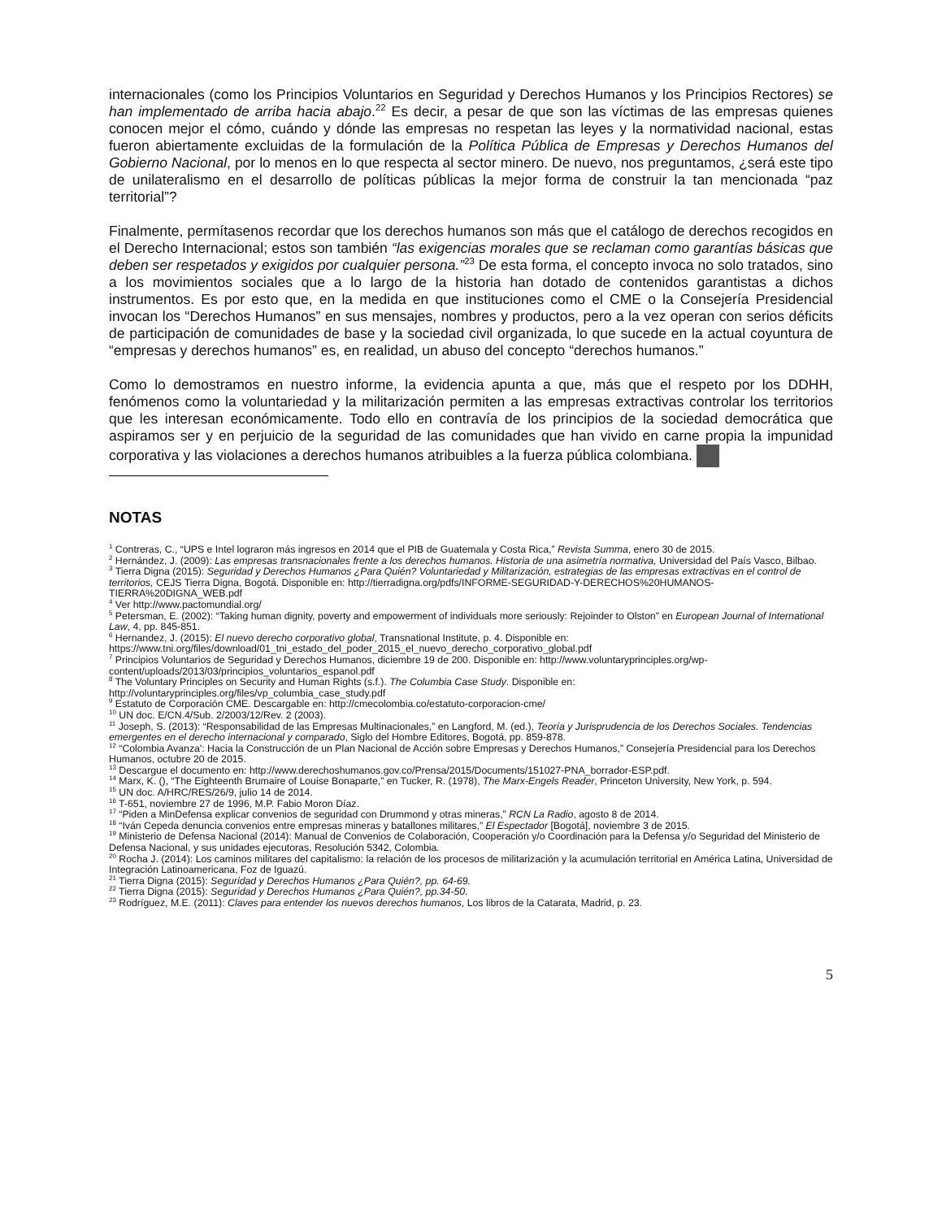internacionales (como los Principios Voluntarios en Seguridad y Derechos Humanos y los Principios Rectores) se han implementado de arriba hacia abajo.<sup>22</sup> Es decir, a pesar de que son las víctimas de las empresas quienes conocen mejor el cómo, cuándo y dónde las empresas no respetan las leyes y la normatividad nacional, estas fueron abiertamente excluidas de la formulación de la Política Pública de Empresas y Derechos Humanos del Gobierno Nacional, por lo menos en lo que respecta al sector minero. De nuevo, nos preguntamos, ¿será este tipo de unilateralismo en el desarrollo de políticas públicas la mejor forma de construir la tan mencionada “paz territorial”?
Finalmente, permítasenos recordar que los derechos humanos son más que el catálogo de derechos recogidos en el Derecho Internacional; estos son también “las exigencias morales que se reclaman como garantías básicas que deben ser respetados y exigidos por cualquier persona.”<sup>23</sup> De esta forma, el concepto invoca no solo tratados, sino a los movimientos sociales que a lo largo de la historia han dotado de contenidos garantistas a dichos instrumentos. Es por esto que, en la medida en que instituciones como el CME o la Consejería Presidencial invocan los “Derechos Humanos” en sus mensajes, nombres y productos, pero a la vez operan con serios déficits de participación de comunidades de base y la sociedad civil organizada, lo que sucede en la actual coyuntura de “empresas y derechos humanos” es, en realidad, un abuso del concepto “derechos humanos.”
Como lo demostramos en nuestro informe, la evidencia apunta a que, más que el respeto por los DDHH, fenómenos como la voluntariedad y la militarización permiten a las empresas extractivas controlar los territorios que les interesan económicamente. Todo ello en contravía de los principios de la sociedad democrática que aspiramos ser y en perjuicio de la seguridad de las comunidades que han vivido en carne propia la impunidad corporativa y las violaciones a derechos humanos atribuibles a la fuerza pública colombiana.
NOTAS
<sup>1</sup> Contreras, C., “UPS e Intel lograron más ingresos en 2014 que el PIB de Guatemala y Costa Rica,” Revista Summa, enero 30 de 2015.
<sup>2</sup> Hernández, J. (2009): Las empresas transnacionales frente a los derechos humanos. Historia de una asimetría normativa, Universidad del País Vasco, Bilbao.
<sup>3</sup> Tierra Digna (2015): Seguridad y Derechos Humanos ¿Para Quién? Voluntariedad y Militarización, estrategias de las empresas extractivas en el control de territorios, CEJS Tierra Digna, Bogotá. Disponible en: http://tierradigna.org/pdfs/INFORME-SEGURIDAD-Y-DERECHOS%20HUMANOS-TIERRA%20DIGNA_WEB.pdf
<sup>4</sup> Ver http://www.pactomundial.org/
<sup>5</sup> Petersman, E. (2002): “Taking human dignity, poverty and empowerment of individuals more seriously: Rejoinder to Olston” en European Journal of International Law, 4, pp. 845-851.
<sup>6</sup> Hernandez, J. (2015): El nuevo derecho corporativo global, Transnational Institute, p. 4. Disponible en: https://www.tni.org/files/download/01_tni_estado_del_poder_2015_el_nuevo_derecho_corporativo_global.pdf
<sup>7</sup> Principios Voluntarios de Seguridad y Derechos Humanos, diciembre 19 de 200. Disponible en: http://www.voluntaryprinciples.org/wp-content/uploads/2013/03/principios_voluntarios_espanol.pdf
<sup>8</sup> The Voluntary Principles on Security and Human Rights (s.f.). The Columbia Case Study. Disponible en: http://voluntaryprinciples.org/files/vp_columbia_case_study.pdf
<sup>9</sup> Estatuto de Corporación CME. Descargable en: http://cmecolombia.co/estatuto-corporacion-cme/
<sup>10</sup> UN doc. E/CN.4/Sub. 2/2003/12/Rev. 2 (2003).
<sup>11</sup> Joseph, S. (2013): “Responsabilidad de las Empresas Multinacionales,” en Langford, M. (ed.), Teoría y Jurisprudencia de los Derechos Sociales. Tendencias emergentes en el derecho internacional y comparado, Siglo del Hombre Editores, Bogotá, pp. 859-878.
<sup>12</sup> “Colombia Avanza': Hacia la Construcción de un Plan Nacional de Acción sobre Empresas y Derechos Humanos,” Consejería Presidencial para los Derechos Humanos, octubre 20 de 2015.
<sup>13</sup> Descargue el documento en: http://www.derechoshumanos.gov.co/Prensa/2015/Documents/151027-PNA_borrador-ESP.pdf.
<sup>14</sup> Marx, K. (), “The Eighteenth Brumaire of Louise Bonaparte,” en Tucker, R. (1978), The Marx-Engels Reader, Princeton University, New York, p. 594.
<sup>15</sup> UN doc. A/HRC/RES/26/9, julio 14 de 2014.
<sup>16</sup> T-651, noviembre 27 de 1996, M.P. Fabio Moron Díaz.
<sup>17</sup> “Piden a MinDefensa explicar convenios de seguridad con Drummond y otras mineras,” RCN La Radio, agosto 8 de 2014.
<sup>18</sup> “Iván Cepeda denuncia convenios entre empresas mineras y batallones militares,” El Espectador [Bogotá], noviembre 3 de 2015.
<sup>19</sup> Ministerio de Defensa Nacional (2014): Manual de Convenios de Colaboración, Cooperación y/o Coordinación para la Defensa y/o Seguridad del Ministerio de Defensa Nacional, y sus unidades ejecutoras, Resolución 5342, Colombia.
<sup>20</sup> Rocha J. (2014): Los caminos militares del capitalismo: la relación de los procesos de militarización y la acumulación territorial en América Latina, Universidad de Integración Latinoamericana, Foz de Iguazú.
<sup>21</sup> Tierra Digna (2015): Seguridad y Derechos Humanos ¿Para Quién?, pp. 64-69.
<sup>22</sup> Tierra Digna (2015): Seguridad y Derechos Humanos ¿Para Quién?, pp.34-50.
<sup>23</sup> Rodríguez, M.E. (2011): Claves para entender los nuevos derechos humanos, Los libros de la Catarata, Madrid, p. 23.
5